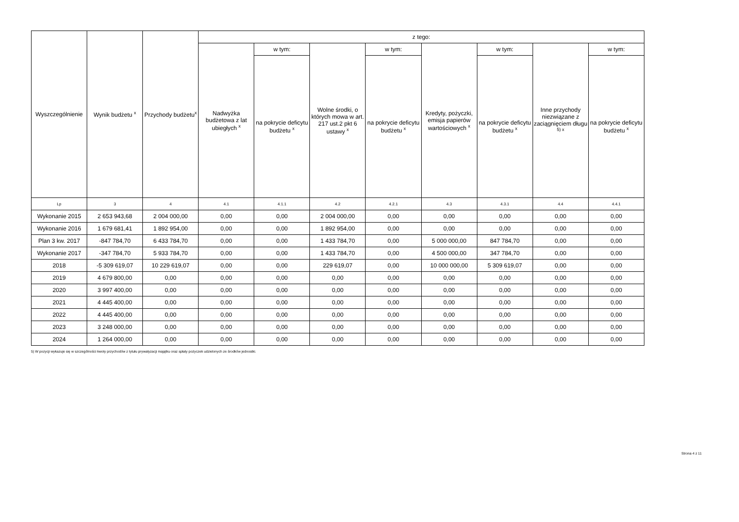| Wyszczególnienie | Wynik budżetu <sup>x</sup> | Przychody budżetu<sup>x</sup> | z tego: | | | | | | | |
| --- | --- | --- | --- | --- | --- | --- | --- | --- | --- | --- |
| | | | Nadwyżka budżetowa z lat ubiegłych <sup>x</sup> | w tym: | Wolne środki, o których mowa w art. 217 ust.2 pkt 6 ustawy <sup>x</sup> | w tym: | Kredyty, pożyczki, emisja papierów wartościowych <sup>x</sup> | w tym: | Inne przychody niezwiązane z zaciągnięciem długu <sup>5) x</sup> | w tym: |
| | | | | na pokrycie deficytu budżetu <sup>x</sup> | | na pokrycie deficytu budżetu <sup>x</sup> | | na pokrycie deficytu budżetu <sup>x</sup> | | na pokrycie deficytu budżetu <sup>x</sup> |
| Lp | 3 | 4 | 4.1 | 4.1.1 | 4.2 | 4.2.1 | 4.3 | 4.3.1 | 4.4 | 4.4.1 |
| Wykonanie 2015 | 2 653 943,68 | 2 004 000,00 | 0,00 | 0,00 | 2 004 000,00 | 0,00 | 0,00 | 0,00 | 0,00 | 0,00 |
| Wykonanie 2016 | 1 679 681,41 | 1 892 954,00 | 0,00 | 0,00 | 1 892 954,00 | 0,00 | 0,00 | 0,00 | 0,00 | 0,00 |
| Plan 3 kw. 2017 | -847 784,70 | 6 433 784,70 | 0,00 | 0,00 | 1 433 784,70 | 0,00 | 5 000 000,00 | 847 784,70 | 0,00 | 0,00 |
| Wykonanie 2017 | -347 784,70 | 5 933 784,70 | 0,00 | 0,00 | 1 433 784,70 | 0,00 | 4 500 000,00 | 347 784,70 | 0,00 | 0,00 |
| 2018 | -5 309 619,07 | 10 229 619,07 | 0,00 | 0,00 | 229 619,07 | 0,00 | 10 000 000,00 | 5 309 619,07 | 0,00 | 0,00 |
| 2019 | 4 679 800,00 | 0,00 | 0,00 | 0,00 | 0,00 | 0,00 | 0,00 | 0,00 | 0,00 | 0,00 |
| 2020 | 3 997 400,00 | 0,00 | 0,00 | 0,00 | 0,00 | 0,00 | 0,00 | 0,00 | 0,00 | 0,00 |
| 2021 | 4 445 400,00 | 0,00 | 0,00 | 0,00 | 0,00 | 0,00 | 0,00 | 0,00 | 0,00 | 0,00 |
| 2022 | 4 445 400,00 | 0,00 | 0,00 | 0,00 | 0,00 | 0,00 | 0,00 | 0,00 | 0,00 | 0,00 |
| 2023 | 3 248 000,00 | 0,00 | 0,00 | 0,00 | 0,00 | 0,00 | 0,00 | 0,00 | 0,00 | 0,00 |
| 2024 | 1 264 000,00 | 0,00 | 0,00 | 0,00 | 0,00 | 0,00 | 0,00 | 0,00 | 0,00 | 0,00 |
5) W pozycji wykazuje się w szczególności kwoty przychodów z tytułu prywatyzacji majątku oraz spłaty pożyczek udzielonych ze środków jednostki.
Strona 4 z 11